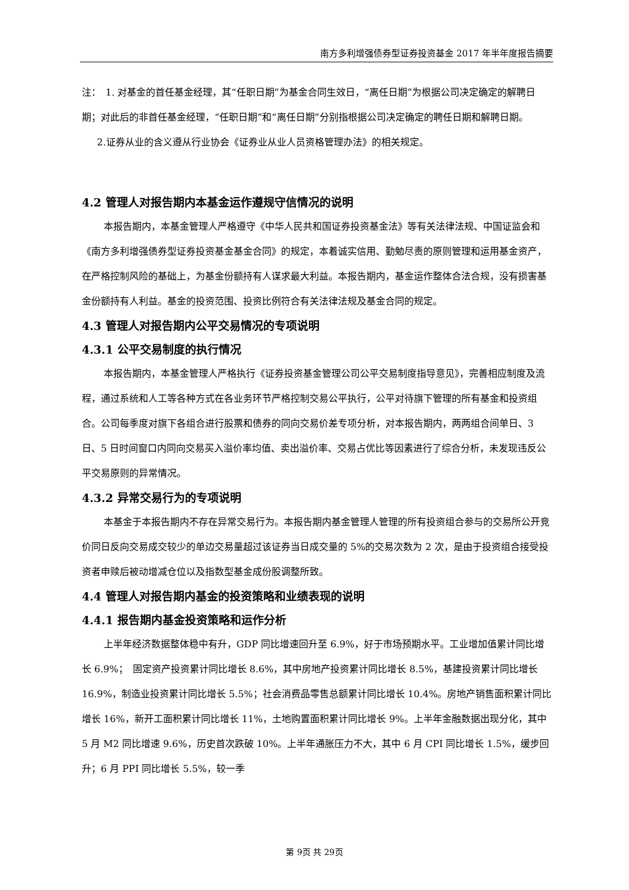南方多利增强债券型证券投资基金 2017 年半年度报告摘要
注：　1. 对基金的首任基金经理，其“任职日期”为基金合同生效日，“离任日期”为根据公司决定确定的解聘日期；对此后的非首任基金经理，“任职日期”和“离任日期”分别指根据公司决定确定的聘任日期和解聘日期。
2.证券从业的含义遵从行业协会《证券业从业人员资格管理办法》的相关规定。
4.2 管理人对报告期内本基金运作遵规守信情况的说明
本报告期内，本基金管理人严格遵守《中华人民共和国证券投资基金法》等有关法律法规、中国证监会和《南方多利增强债券型证券投资基金基金合同》的规定，本着诚实信用、勤勉尽责的原则管理和运用基金资产，在严格控制风险的基础上，为基金份额持有人谋求最大利益。本报告期内，基金运作整体合法合规，没有损害基金份额持有人利益。基金的投资范围、投资比例符合有关法律法规及基金合同的规定。
4.3 管理人对报告期内公平交易情况的专项说明
4.3.1 公平交易制度的执行情况
本报告期内，本基金管理人严格执行《证券投资基金管理公司公平交易制度指导意见》，完善相应制度及流程，通过系统和人工等各种方式在各业务环节严格控制交易公平执行，公平对待旗下管理的所有基金和投资组合。公司每季度对旗下各组合进行股票和债券的同向交易价差专项分析，对本报告期内，两两组合间单日、3 日、5 日时间窗口内同向交易买入溢价率均值、卖出溢价率、交易占优比等因素进行了综合分析，未发现违反公平交易原则的异常情况。
4.3.2 异常交易行为的专项说明
本基金于本报告期内不存在异常交易行为。本报告期内基金管理人管理的所有投资组合参与的交易所公开竞价同日反向交易成交较少的单边交易量超过该证券当日成交量的 5%的交易次数为 2 次，是由于投资组合接受投资者申赎后被动增减仓位以及指数型基金成份股调整所致。
4.4 管理人对报告期内基金的投资策略和业绩表现的说明
4.4.1 报告期内基金投资策略和运作分析
上半年经济数据整体稳中有升，GDP 同比增速回升至 6.9%，好于市场预期水平。工业增加值累计同比增长 6.9%；　固定资产投资累计同比增长 8.6%，其中房地产投资累计同比增长 8.5%，基建投资累计同比增长 16.9%，制造业投资累计同比增长 5.5%；社会消费品零售总额累计同比增长 10.4%。房地产销售面积累计同比增长 16%，新开工面积累计同比增长 11%，土地购置面积累计同比增长 9%。上半年金融数据出现分化，其中 5 月 M2 同比增速 9.6%，历史首次跌破 10%。上半年通胀压力不大，其中 6 月 CPI 同比增长 1.5%，缓步回升；6 月 PPI 同比增长 5.5%，较一季
第 9页 共 29页